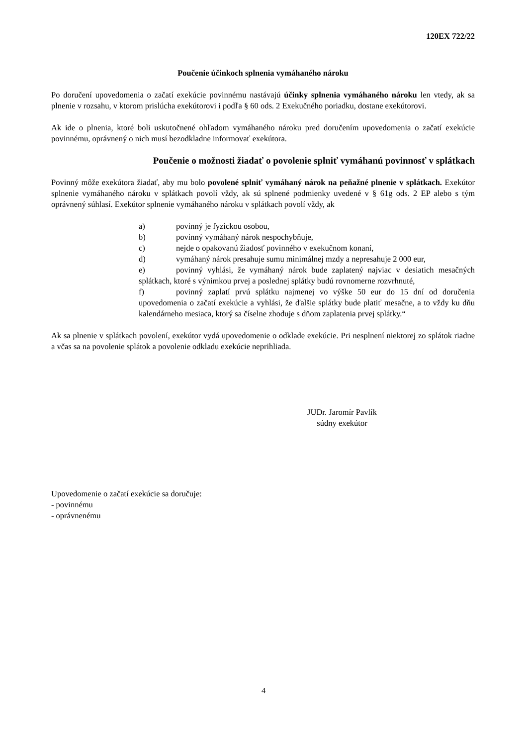120EX 722/22
Poučenie účinkoch splnenia vymáhaného nároku
Po doručení upovedomenia o začatí exekúcie povinnému nastávajú účinky splnenia vymáhaného nároku len vtedy, ak sa plnenie v rozsahu, v ktorom prislúcha exekútorovi i podľa § 60 ods. 2 Exekučného poriadku, dostane exekútorovi.
Ak ide o plnenia, ktoré boli uskutočnené ohľadom vymáhaného nároku pred doručením upovedomenia o začatí exekúcie povinnému, oprávnený o nich musí bezodkladne informovať exekútora.
Poučenie o možnosti žiadať o povolenie splniť vymáhanú povinnosť v splátkach
Povinný môže exekútora žiadať, aby mu bolo povolené splniť vymáhaný nárok na peňažné plnenie v splátkach. Exekútor splnenie vymáhaného nároku v splátkach povolí vždy, ak sú splnené podmienky uvedené v § 61g ods. 2 EP alebo s tým oprávnený súhlasí. Exekútor splnenie vymáhaného nároku v splátkach povolí vždy, ak
a) povinný je fyzickou osobou,
b) povinný vymáhaný nárok nespochybňuje,
c) nejde o opakovanú žiadosť povinného v exekučnom konaní,
d) vymáhaný nárok presahuje sumu minimálnej mzdy a nepresahuje 2 000 eur,
e) povinný vyhlási, že vymáhaný nárok bude zaplatený najviac v desiatich mesačných splátkach, ktoré s výnimkou prvej a poslednej splátky budú rovnomerne rozvrhnuté,
f) povinný zaplatí prvú splátku najmenej vo výške 50 eur do 15 dní od doručenia upovedomenia o začatí exekúcie a vyhlási, že ďalšie splátky bude platiť mesačne, a to vždy ku dňu kalendárneho mesiaca, ktorý sa číselne zhoduje s dňom zaplatenia prvej splátky.“
Ak sa plnenie v splátkach povolení, exekútor vydá upovedomenie o odklade exekúcie. Pri nesplnení niektorej zo splátok riadne a včas sa na povolenie splátok a povolenie odkladu exekúcie neprihliada.
JUDr. Jaromír Pavlík
súdny exekútor
Upovedomenie o začatí exekúcie sa doručuje:
- povinnému
- oprávnenému
4